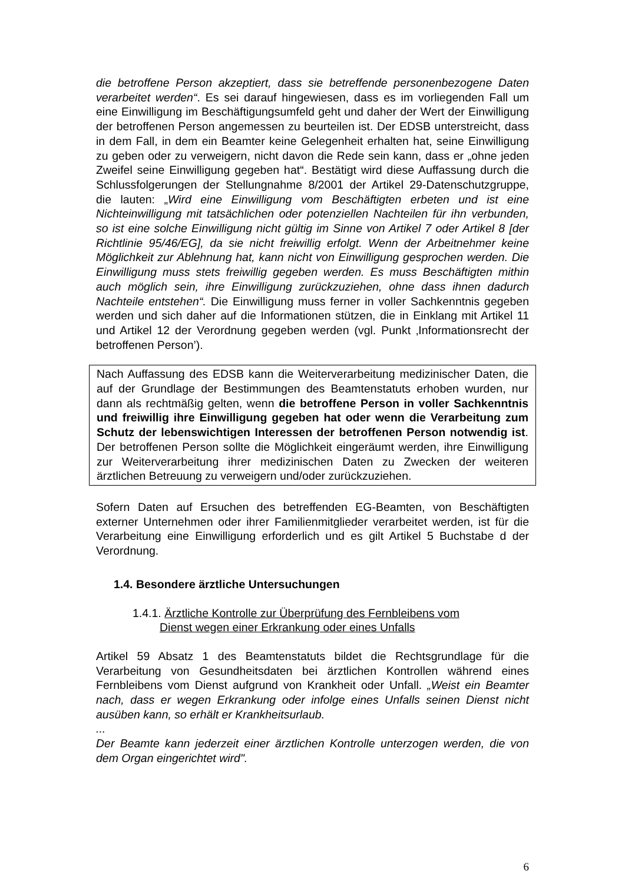die betroffene Person akzeptiert, dass sie betreffende personenbezogene Daten verarbeitet werden“. Es sei darauf hingewiesen, dass es im vorliegenden Fall um eine Einwilligung im Beschäftigungsumfeld geht und daher der Wert der Einwilligung der betroffenen Person angemessen zu beurteilen ist. Der EDSB unterstreicht, dass in dem Fall, in dem ein Beamter keine Gelegenheit erhalten hat, seine Einwilligung zu geben oder zu verweigern, nicht davon die Rede sein kann, dass er „ohne jeden Zweifel seine Einwilligung gegeben hat“. Bestätigt wird diese Auffassung durch die Schlussfolgerungen der Stellungnahme 8/2001 der Artikel 29-Datenschutzgruppe, die lauten: „Wird eine Einwilligung vom Beschäftigten erbeten und ist eine Nichteinwilligung mit tatsächlichen oder potenziellen Nachteilen für ihn verbunden, so ist eine solche Einwilligung nicht gültig im Sinne von Artikel 7 oder Artikel 8 [der Richtlinie 95/46/EG], da sie nicht freiwillig erfolgt. Wenn der Arbeitnehmer keine Möglichkeit zur Ablehnung hat, kann nicht von Einwilligung gesprochen werden. Die Einwilligung muss stets freiwillig gegeben werden. Es muss Beschäftigten mithin auch möglich sein, ihre Einwilligung zurückzuziehen, ohne dass ihnen dadurch Nachteile entstehen“. Die Einwilligung muss ferner in voller Sachkenntnis gegeben werden und sich daher auf die Informationen stützen, die in Einklang mit Artikel 11 und Artikel 12 der Verordnung gegeben werden (vgl. Punkt ‚Informationsrecht der betroffenen Person’).
Nach Auffassung des EDSB kann die Weiterverarbeitung medizinischer Daten, die auf der Grundlage der Bestimmungen des Beamtenstatuts erhoben wurden, nur dann als rechtmäßig gelten, wenn die betroffene Person in voller Sachkenntnis und freiwillig ihre Einwilligung gegeben hat oder wenn die Verarbeitung zum Schutz der lebenswichtigen Interessen der betroffenen Person notwendig ist. Der betroffenen Person sollte die Möglichkeit eingeräumt werden, ihre Einwilligung zur Weiterverarbeitung ihrer medizinischen Daten zu Zwecken der weiteren ärztlichen Betreuung zu verweigern und/oder zurückzuziehen.
Sofern Daten auf Ersuchen des betreffenden EG-Beamten, von Beschäftigten externer Unternehmen oder ihrer Familienmitglieder verarbeitet werden, ist für die Verarbeitung eine Einwilligung erforderlich und es gilt Artikel 5 Buchstabe d der Verordnung.
1.4. Besondere ärztliche Untersuchungen
1.4.1. Ärztliche Kontrolle zur Überprüfung des Fernbleibens vom
Dienst wegen einer Erkrankung oder eines Unfalls
Artikel 59 Absatz 1 des Beamtenstatuts bildet die Rechtsgrundlage für die Verarbeitung von Gesundheitsdaten bei ärztlichen Kontrollen während eines Fernbleibens vom Dienst aufgrund von Krankheit oder Unfall. „Weist ein Beamter nach, dass er wegen Erkrankung oder infolge eines Unfalls seinen Dienst nicht ausüben kann, so erhält er Krankheitsurlaub.
...
Der Beamte kann jederzeit einer ärztlichen Kontrolle unterzogen werden, die von dem Organ eingerichtet wird".
6